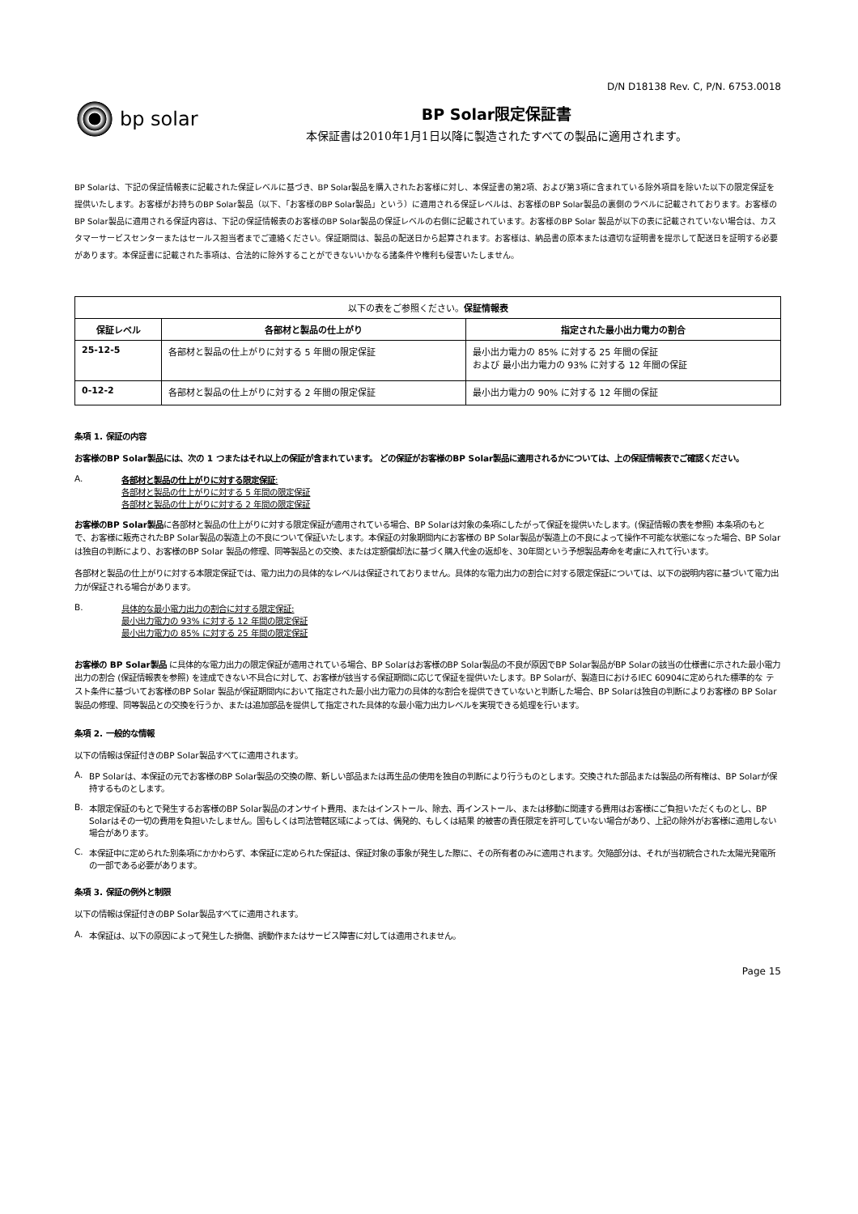D/N D18138 Rev. C, P/N. 6753.0018
bp solar
BP Solar限定保証書
本保証書は2010年1月1日以降に製造されたすべての製品に適用されます。
BP Solarは、下記の保証情報表に記載された保証レベルに基づき、BP Solar製品を購入されたお客様に対し、本保証書の第2項、および第3項に含まれている除外項目を除いた以下の限定保証を提供いたします。お客様がお持ちのBP Solar製品（以下、「お客様のBP Solar製品」という）に適用される保証レベルは、お客様のBP Solar製品の裏側のラベルに記載されております。お客様のBP Solar製品に適用される保証内容は、下記の保証情報表のお客様のBP Solar製品の保証レベルの右側に記載されています。お客様のBP Solar 製品が以下の表に記載されていない場合は、カスタマーサービスセンターまたはセールス担当者までご連絡ください。保証期間は、製品の配送日から起算されます。お客様は、納品書の原本または適切な証明書を提示して配送日を証明する必要があります。本保証書に記載された事項は、合法的に除外することができないいかなる諸条件や権利も侵害いたしません。
| 以下の表をご参照ください。 保証情報表 | | |
| 保証レベル | 各部材と製品の仕上がり | 指定された最小出力電力の割合 |
| 25-12-5 | 各部材と製品の仕上がりに対する 5 年間の限定保証 | 最小出力電力の 85% に対する 25 年間の保証 および 最小出力電力の 93% に対する 12 年間の保証 |
| 0-12-2 | 各部材と製品の仕上がりに対する 2 年間の限定保証 | 最小出力電力の 90% に対する 12 年間の保証 |
条項 1. 保証の内容
お客様のBP Solar製品には、次の 1 つまたはそれ以上の保証が含まれています。 どの保証がお客様のBP Solar製品に適用されるかについては、上の保証情報表でご確認ください。
A. 各部材と製品の仕上がりに対する限定保証:
各部材と製品の仕上がりに対する 5 年間の限定保証
各部材と製品の仕上がりに対する 2 年間の限定保証
お客様のBP Solar製品に各部材と製品の仕上がりに対する限定保証が適用されている場合、BP Solarは対象の条項にしたがって保証を提供いたします。(保証情報の表を参照) 本条項のもとで、お客様に販売されたBP Solar製品の製造上の不良について保証いたします。本保証の対象期間内にお客様の BP Solar製品が製造上の不良によって操作不可能な状態になった場合、BP Solarは独自の判断により、お客様のBP Solar 製品の修理、同等製品との交換、または定額償却法に基づく購入代金の返却を、30年間という予想製品寿命を考慮に入れて行います。
各部材と製品の仕上がりに対する本限定保証では、電力出力の具体的なレベルは保証されておりません。具体的な電力出力の割合に対する限定保証については、以下の説明内容に基づいて電力出力が保証される場合があります。
B. 具体的な最小電力出力の割合に対する限定保証:
最小出力電力の 93% に対する 12 年間の限定保証
最小出力電力の 85% に対する 25 年間の限定保証
お客様の BP Solar製品 に具体的な電力出力の限定保証が適用されている場合、BP Solarはお客様のBP Solar製品の不良が原因でBP Solar製品がBP Solarの該当の仕様書に示された最小電力出力の割合 (保証情報表を参照) を達成できない不具合に対して、お客様が該当する保証期間に応じて保証を提供いたします。BP Solarが、製造日におけるIEC 60904に定められた標準的な テスト条件に基づいてお客様のBP Solar 製品が保証期間内において指定された最小出力電力の具体的な割合を提供できていないと判断した場合、BP Solarは独自の判断によりお客様の BP Solar製品の修理、同等製品との交換を行うか、または追加部品を提供して指定された具体的な最小電力出力レベルを実現できる処理を行います。
条項 2. 一般的な情報
以下の情報は保証付きのBP Solar製品すべてに適用されます。
A. BP Solarは、本保証の元でお客様のBP Solar製品の交換の際、新しい部品または再生品の使用を独自の判断により行うものとします。交換された部品または製品の所有権は、BP Solarが保持するものとします。
B. 本限定保証のもとで発生するお客様のBP Solar製品のオンサイト費用、またはインストール、除去、再インストール、または移動に関連する費用はお客様にご負担いただくものとし、BP Solarはその一切の費用を負担いたしません。国もしくは司法管轄区域によっては、偶発的、もしくは結果 的被害の責任限定を許可していない場合があり、上記の除外がお客様に適用しない場合があります。
C. 本保証中に定められた別条項にかかわらず、本保証に定められた保証は、保証対象の事象が発生した際に、その所有者のみに適用されます。欠陥部分は、それが当初統合された太陽光発電所の一部である必要があります。
条項 3. 保証の例外と制限
以下の情報は保証付きのBP Solar製品すべてに適用されます。
A. 本保証は、以下の原因によって発生した損傷、誤動作またはサービス障害に対しては適用されません。
Page 15